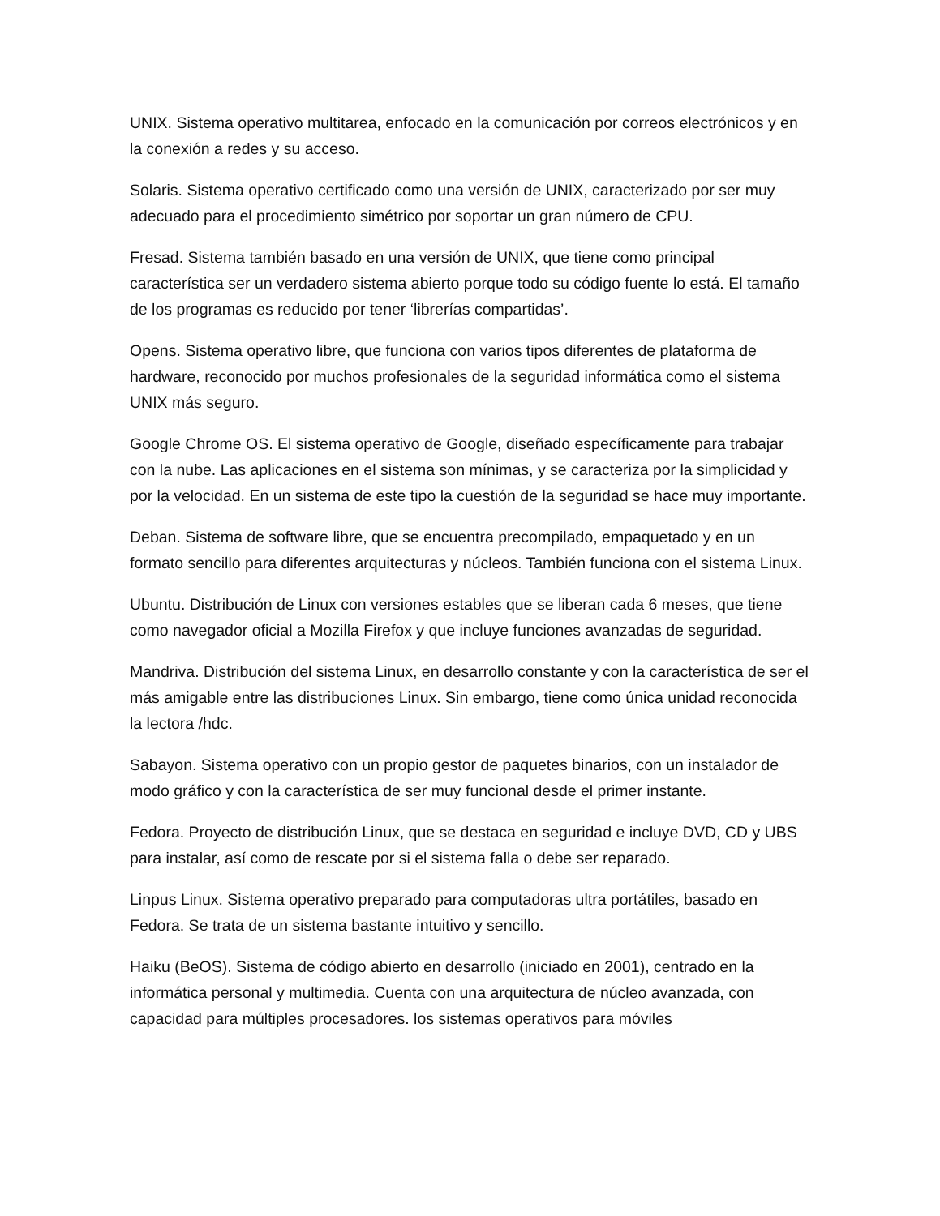UNIX. Sistema operativo multitarea, enfocado en la comunicación por correos electrónicos y en la conexión a redes y su acceso.
Solaris. Sistema operativo certificado como una versión de UNIX, caracterizado por ser muy adecuado para el procedimiento simétrico por soportar un gran número de CPU.
Fresad. Sistema también basado en una versión de UNIX, que tiene como principal característica ser un verdadero sistema abierto porque todo su código fuente lo está. El tamaño de los programas es reducido por tener ‘librerías compartidas’.
Opens. Sistema operativo libre, que funciona con varios tipos diferentes de plataforma de hardware, reconocido por muchos profesionales de la seguridad informática como el sistema UNIX más seguro.
Google Chrome OS. El sistema operativo de Google, diseñado específicamente para trabajar con la nube. Las aplicaciones en el sistema son mínimas, y se caracteriza por la simplicidad y por la velocidad. En un sistema de este tipo la cuestión de la seguridad se hace muy importante.
Deban. Sistema de software libre, que se encuentra precompilado, empaquetado y en un formato sencillo para diferentes arquitecturas y núcleos. También funciona con el sistema Linux.
Ubuntu. Distribución de Linux con versiones estables que se liberan cada 6 meses, que tiene como navegador oficial a Mozilla Firefox y que incluye funciones avanzadas de seguridad.
Mandriva. Distribución del sistema Linux, en desarrollo constante y con la característica de ser el más amigable entre las distribuciones Linux. Sin embargo, tiene como única unidad reconocida la lectora /hdc.
Sabayon. Sistema operativo con un propio gestor de paquetes binarios, con un instalador de modo gráfico y con la característica de ser muy funcional desde el primer instante.
Fedora. Proyecto de distribución Linux, que se destaca en seguridad e incluye DVD, CD y UBS para instalar, así como de rescate por si el sistema falla o debe ser reparado.
Linpus Linux. Sistema operativo preparado para computadoras ultra portátiles, basado en Fedora. Se trata de un sistema bastante intuitivo y sencillo.
Haiku (BeOS). Sistema de código abierto en desarrollo (iniciado en 2001), centrado en la informática personal y multimedia. Cuenta con una arquitectura de núcleo avanzada, con capacidad para múltiples procesadores. los sistemas operativos para móviles